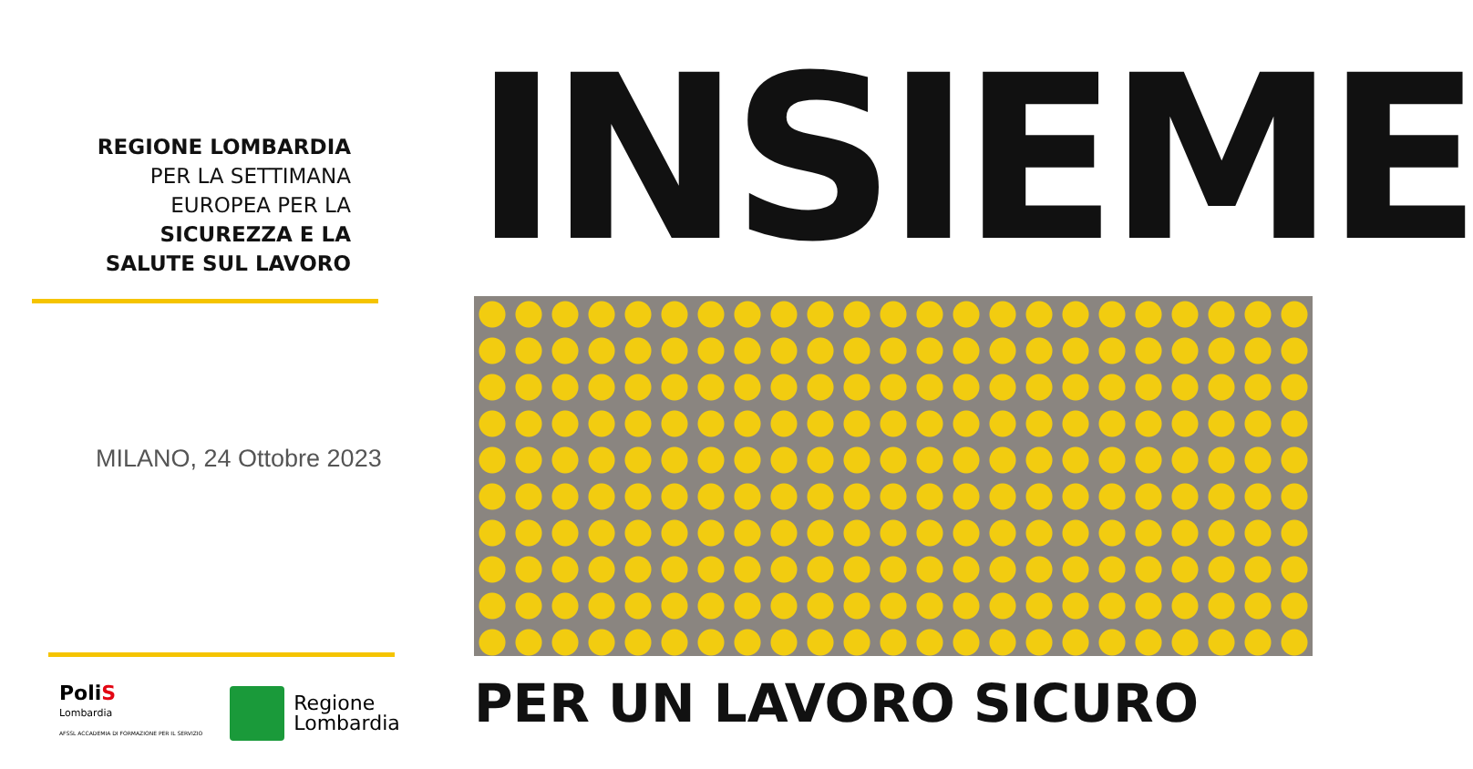REGIONE LOMBARDIA
PER LA SETTIMANA
EUROPEA PER LA
SICUREZZA E LA
SALUTE SUL LAVORO
MILANO, 24 Ottobre 2023
PoliS
Lombardia
AFSSL ACCADEMIA DI FORMAZIONE PER IL SERVIZIO
Regione
Lombardia
INSIEME
PER UN LAVORO SICURO